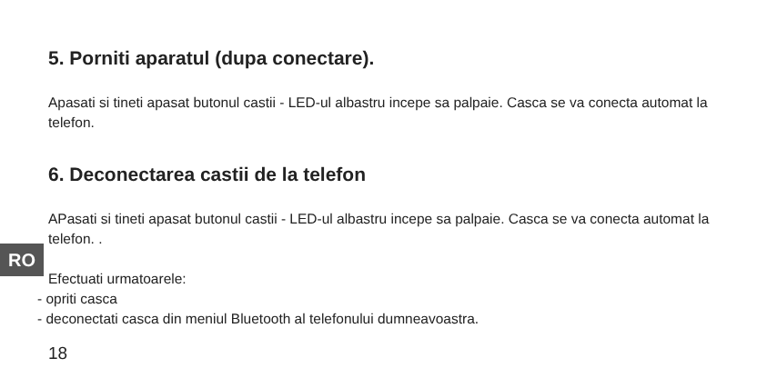RO
5. Porniti aparatul (dupa conectare).
Apasati si tineti apasat butonul castii - LED-ul albastru incepe sa palpaie. Casca se va conecta automat la telefon.
6. Deconectarea castii de la telefon
APasati si tineti apasat butonul castii - LED-ul albastru incepe sa palpaie. Casca se va conecta automat la telefon. .
Efectuati urmatoarele:
- opriti casca
- deconectati casca din meniul Bluetooth al telefonului dumneavoastra.
18